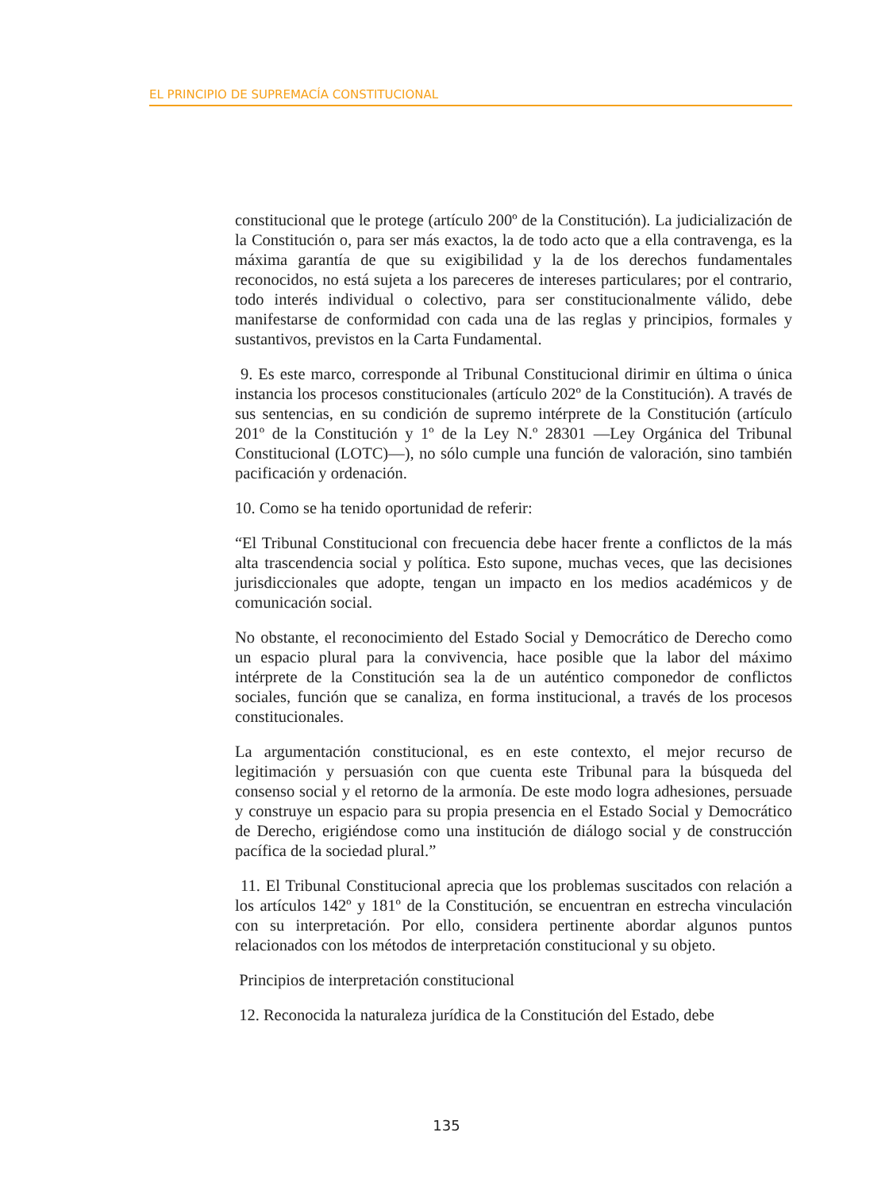EL PRINCIPIO DE SUPREMACÍA CONSTITUCIONAL
constitucional que le protege (artículo 200º de la Constitución). La judicialización de la Constitución o, para ser más exactos, la de todo acto que a ella contravenga, es la máxima garantía de que su exigibilidad y la de los derechos fundamentales reconocidos, no está sujeta a los pareceres de intereses particulares; por el contrario, todo interés individual o colectivo, para ser constitucionalmente válido, debe manifestarse de conformidad con cada una de las reglas y principios, formales y sustantivos, previstos en la Carta Fundamental.
9. Es este marco, corresponde al Tribunal Constitucional dirimir en última o única instancia los procesos constitucionales (artículo 202º de la Constitución). A través de sus sentencias, en su condición de supremo intérprete de la Constitución (artículo 201º de la Constitución y 1º de la Ley N.º 28301 —Ley Orgánica del Tribunal Constitucional (LOTC)—), no sólo cumple una función de valoración, sino también pacificación y ordenación.
10. Como se ha tenido oportunidad de referir:
“El Tribunal Constitucional con frecuencia debe hacer frente a conflictos de la más alta trascendencia social y política. Esto supone, muchas veces, que las decisiones jurisdiccionales que adopte, tengan un impacto en los medios académicos y de comunicación social.
No obstante, el reconocimiento del Estado Social y Democrático de Derecho como un espacio plural para la convivencia, hace posible que la labor del máximo intérprete de la Constitución sea la de un auténtico componedor de conflictos sociales, función que se canaliza, en forma institucional, a través de los procesos constitucionales.
La argumentación constitucional, es en este contexto, el mejor recurso de legitimación y persuasión con que cuenta este Tribunal para la búsqueda del consenso social y el retorno de la armonía. De este modo logra adhesiones, persuade y construye un espacio para su propia presencia en el Estado Social y Democrático de Derecho, erigiéndose como una institución de diálogo social y de construcción pacífica de la sociedad plural.”
11. El Tribunal Constitucional aprecia que los problemas suscitados con relación a los artículos 142º y 181º de la Constitución, se encuentran en estrecha vinculación con su interpretación. Por ello, considera pertinente abordar algunos puntos relacionados con los métodos de interpretación constitucional y su objeto.
Principios de interpretación constitucional
12. Reconocida la naturaleza jurídica de la Constitución del Estado, debe
135